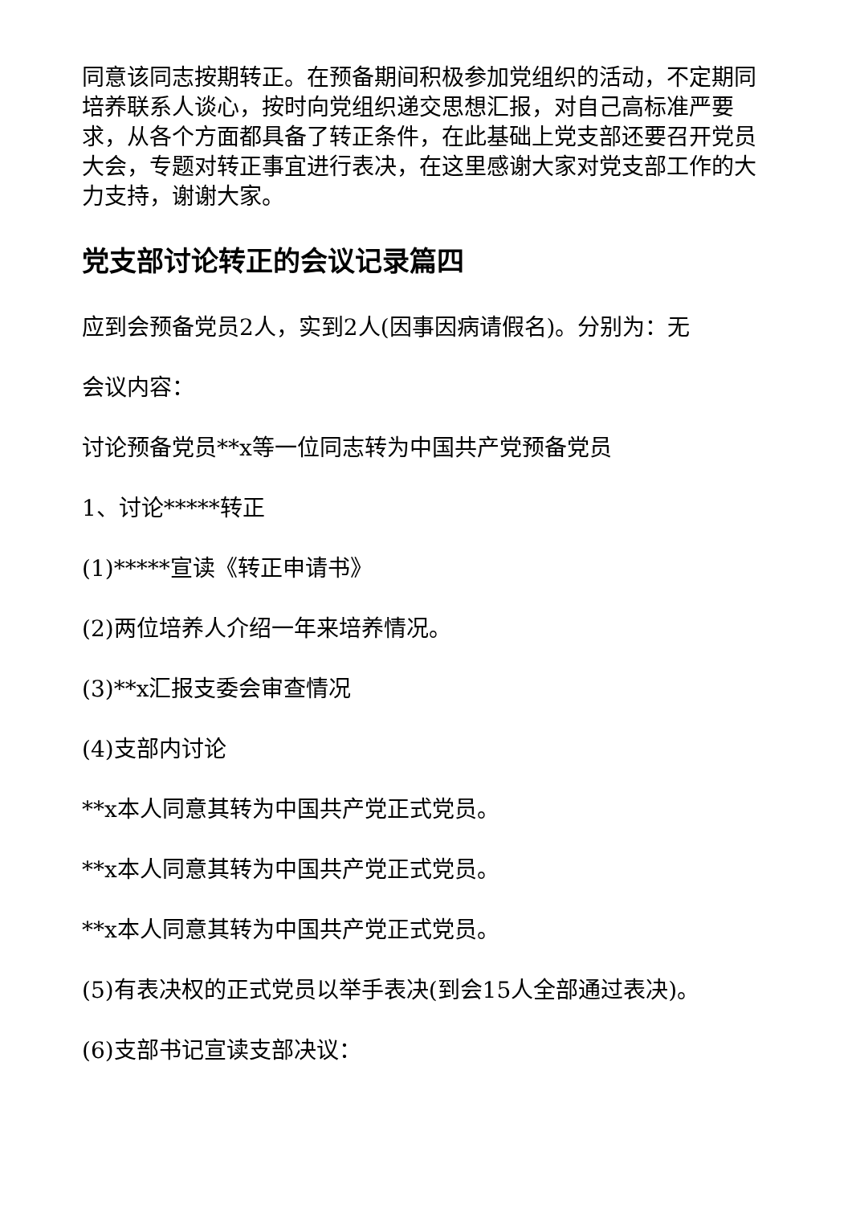同意该同志按期转正。在预备期间积极参加党组织的活动，不定期同培养联系人谈心，按时向党组织递交思想汇报，对自己高标准严要求，从各个方面都具备了转正条件，在此基础上党支部还要召开党员大会，专题对转正事宜进行表决，在这里感谢大家对党支部工作的大力支持，谢谢大家。
党支部讨论转正的会议记录篇四
应到会预备党员2人，实到2人(因事因病请假名)。分别为：无
会议内容：
讨论预备党员**x等一位同志转为中国共产党预备党员
1、讨论*****转正
(1)*****宣读《转正申请书》
(2)两位培养人介绍一年来培养情况。
(3)**x汇报支委会审查情况
(4)支部内讨论
**x本人同意其转为中国共产党正式党员。
**x本人同意其转为中国共产党正式党员。
**x本人同意其转为中国共产党正式党员。
(5)有表决权的正式党员以举手表决(到会15人全部通过表决)。
(6)支部书记宣读支部决议：